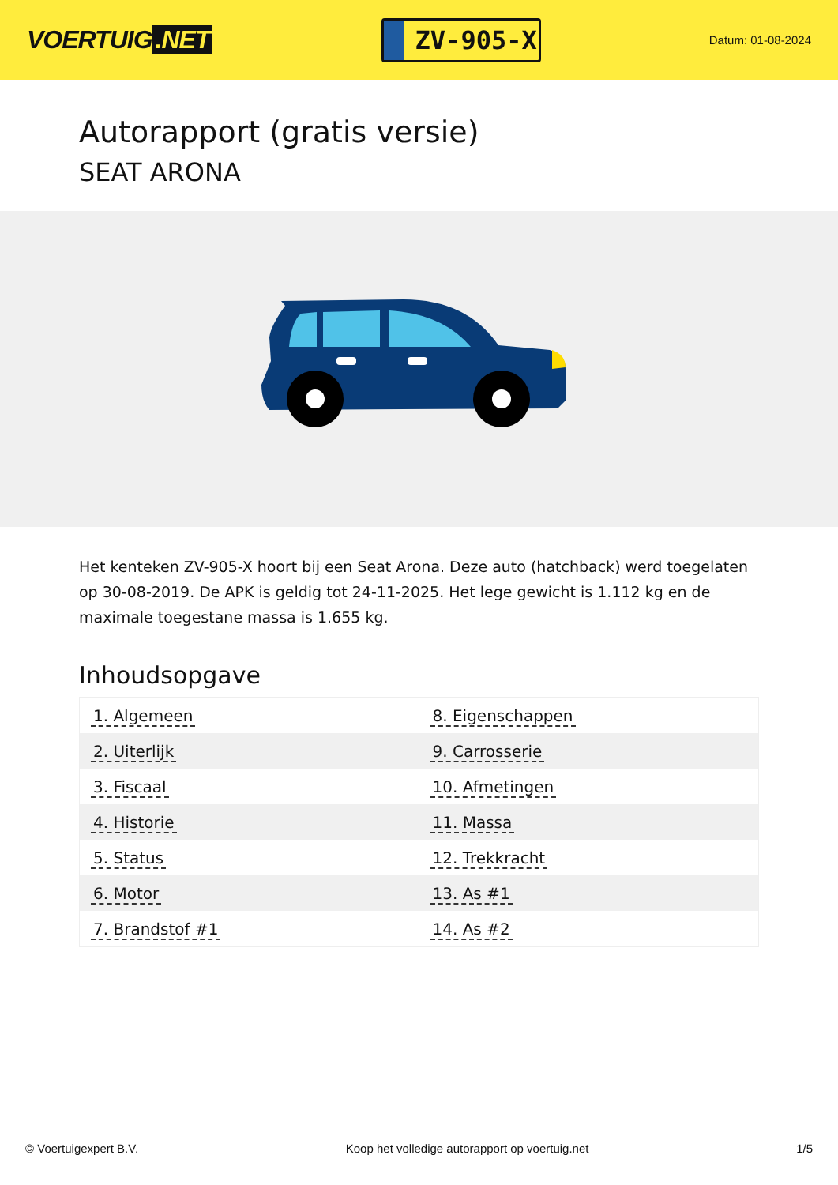VOERTUIG.NET
ZV-905-X
Datum: 01-08-2024
Autorapport (gratis versie)
SEAT ARONA
Het kenteken ZV-905-X hoort bij een Seat Arona. Deze auto (hatchback) werd toegelaten op 30-08-2019. De APK is geldig tot 24-11-2025. Het lege gewicht is 1.112 kg en de maximale toegestane massa is 1.655 kg.
Inhoudsopgave
| 1. Algemeen | 8. Eigenschappen |
| 2. Uiterlijk | 9. Carrosserie |
| 3. Fiscaal | 10. Afmetingen |
| 4. Historie | 11. Massa |
| 5. Status | 12. Trekkracht |
| 6. Motor | 13. As #1 |
| 7. Brandstof #1 | 14. As #2 |
© Voertuigexpert B.V. Koop het volledige autorapport op voertuig.net
1/5